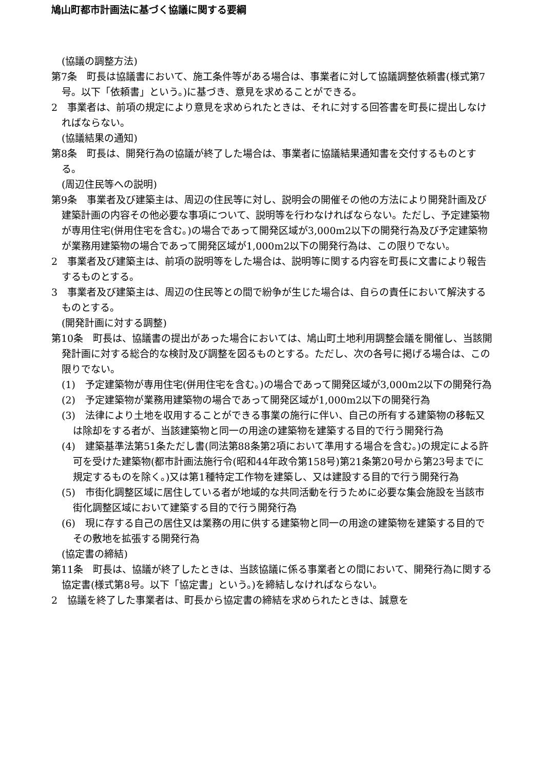鳩山町都市計画法に基づく協議に関する要綱
(協議の調整方法)
第7条　町長は協議書において、施工条件等がある場合は、事業者に対して協議調整依頼書(様式第7号。以下「依頼書」という。)に基づき、意見を求めることができる。
2　事業者は、前項の規定により意見を求められたときは、それに対する回答書を町長に提出しなければならない。
(協議結果の通知)
第8条　町長は、開発行為の協議が終了した場合は、事業者に協議結果通知書を交付するものとする。
(周辺住民等への説明)
第9条　事業者及び建築主は、周辺の住民等に対し、説明会の開催その他の方法により開発計画及び建築計画の内容その他必要な事項について、説明等を行わなければならない。ただし、予定建築物が専用住宅(併用住宅を含む。)の場合であって開発区域が3,000m2以下の開発行為及び予定建築物が業務用建築物の場合であって開発区域が1,000m2以下の開発行為は、この限りでない。
2　事業者及び建築主は、前項の説明等をした場合は、説明等に関する内容を町長に文書により報告するものとする。
3　事業者及び建築主は、周辺の住民等との間で紛争が生じた場合は、自らの責任において解決するものとする。
(開発計画に対する調整)
第10条　町長は、協議書の提出があった場合においては、鳩山町土地利用調整会議を開催し、当該開発計画に対する総合的な検討及び調整を図るものとする。ただし、次の各号に掲げる場合は、この限りでない。
(1)　予定建築物が専用住宅(併用住宅を含む。)の場合であって開発区域が3,000m2以下の開発行為
(2)　予定建築物が業務用建築物の場合であって開発区域が1,000m2以下の開発行為
(3)　法律により土地を収用することができる事業の施行に伴い、自己の所有する建築物の移転又は除却をする者が、当該建築物と同一の用途の建築物を建築する目的で行う開発行為
(4)　建築基準法第51条ただし書(同法第88条第2項において準用する場合を含む。)の規定による許可を受けた建築物(都市計画法施行令(昭和44年政令第158号)第21条第20号から第23号までに規定するものを除く。)又は第1種特定工作物を建築し、又は建設する目的で行う開発行為
(5)　市街化調整区域に居住している者が地域的な共同活動を行うために必要な集会施設を当該市街化調整区域において建築する目的で行う開発行為
(6)　現に存する自己の居住又は業務の用に供する建築物と同一の用途の建築物を建築する目的でその敷地を拡張する開発行為
(協定書の締結)
第11条　町長は、協議が終了したときは、当該協議に係る事業者との間において、開発行為に関する協定書(様式第8号。以下「協定書」という。)を締結しなければならない。
2　協議を終了した事業者は、町長から協定書の締結を求められたときは、誠意を